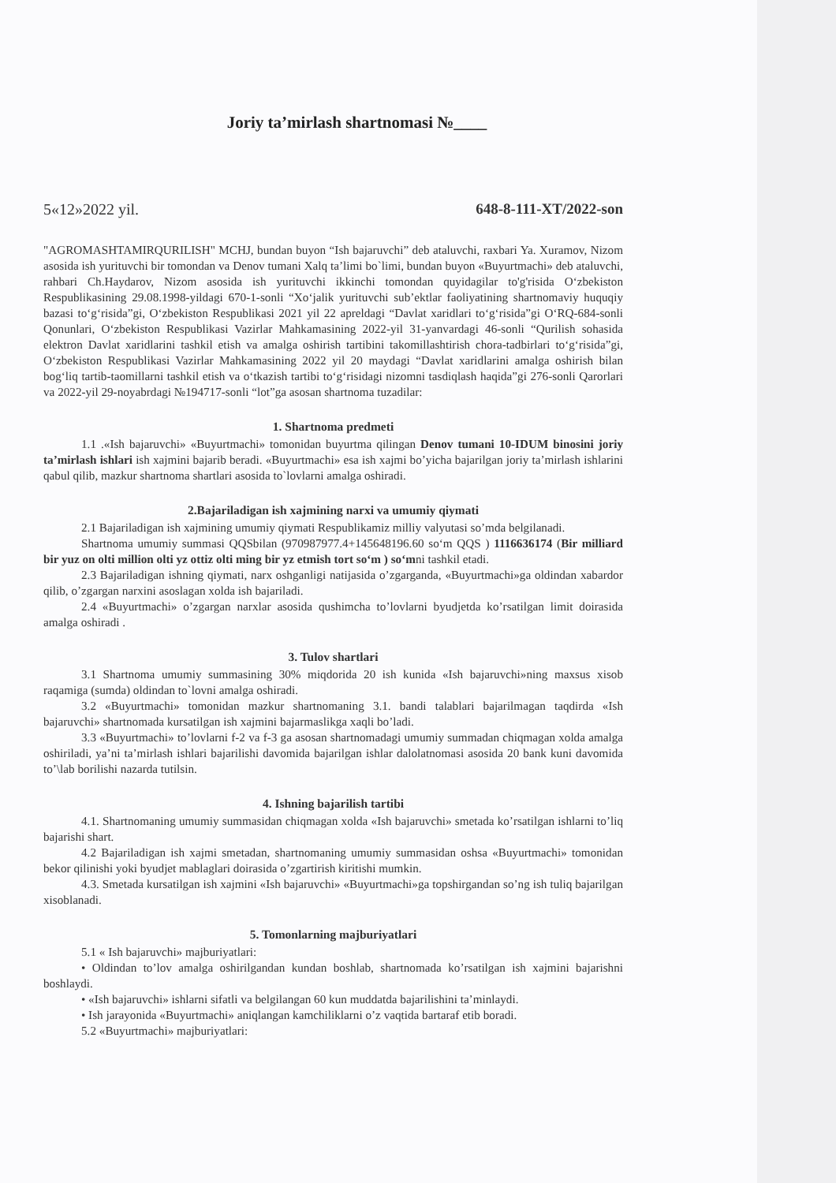Joriy ta’mirlash shartnomasi №____
5«12»2022 yil. 648-8-111-XT/2022-son
"AGROMASHTAMIRQURILISH" MCHJ, bundan buyon “Ish bajaruvchi” deb ataluvchi, raxbari Ya. Xuramov, Nizom asosida ish yurituvchi bir tomondan va Denov tumani Xalq ta’limi bo`limi, bundan buyon «Buyurtmachi» deb ataluvchi, rahbari Ch.Haydarov, Nizom asosida ish yurituvchi ikkinchi tomondan quyidagilar to'g'risida O‘zbekiston Respublikasining 29.08.1998-yildagi 670-1-sonli “Xo‘jalik yurituvchi sub’ektlar faoliyatining shartnomaviy huquqiy bazasi to‘g‘risida”gi, O‘zbekiston Respublikasi 2021 yil 22 apreldagi “Davlat xaridlari to‘g‘risida”gi O‘RQ-684-sonli Qonunlari, O‘zbekiston Respublikasi Vazirlar Mahkamasining 2022-yil 31-yanvardagi 46-sonli “Qurilish sohasida elektron Davlat xaridlarini tashkil etish va amalga oshirish tartibini takomillashtirish chora-tadbirlari to‘g‘risida”gi, O‘zbekiston Respublikasi Vazirlar Mahkamasining 2022 yil 20 maydagi “Davlat xaridlarini amalga oshirish bilan bog‘liq tartib-taomillarni tashkil etish va o‘tkazish tartibi to‘g‘risidagi nizomni tasdiqlash haqida”gi 276-sonli Qarorlari va 2022-yil 29-noyabrdagi №194717-sonli “lot”ga asosan shartnoma tuzadilar:
1. Shartnoma predmeti
1.1 .«Ish bajaruvchi» «Buyurtmachi» tomonidan buyurtma qilingan Denov tumani 10-IDUM binosini joriy ta’mirlash ishlari ish xajmini bajarib beradi. «Buyurtmachi» esa ish xajmi bo’yicha bajarilgan joriy ta’mirlash ishlarini qabul qilib, mazkur shartnoma shartlari asosida to`lovlarni amalga oshiradi.
2.Bajariladigan ish xajmining narxi va umumiy qiymati
2.1 Bajariladigan ish xajmining umumiy qiymati Respublikamiz milliy valyutasi so’mda belgilanadi.
Shartnoma umumiy summasi QQSbilan (970987977.4+145648196.60 so‘m QQS ) 1116636174 (Bir milliard bir yuz on olti million olti yz ottiz olti ming bir yz etmish tort so‘m ) so‘mni tashkil etadi.
2.3 Bajariladigan ishning qiymati, narx oshganligi natijasida o’zgarganda, «Buyurtmachi»ga oldindan xabardor qilib, o’zgargan narxini asoslagan xolda ish bajariladi.
2.4 «Buyurtmachi» o’zgargan narxlar asosida qushimcha to’lovlarni byudjetda ko’rsatilgan limit doirasida amalga oshiradi .
3. Tulov shartlari
3.1 Shartnoma umumiy summasining 30% miqdorida 20 ish kunida «Ish bajaruvchi»ning maxsus xisob raqamiga (sumda) oldindan to`lovni amalga oshiradi.
3.2 «Buyurtmachi» tomonidan mazkur shartnomaning 3.1. bandi talablari bajarilmagan taqdirda «Ish bajaruvchi» shartnomada kursatilgan ish xajmini bajarmaslikga xaqli bo’ladi.
3.3 «Buyurtmachi» to’lovlarni f-2 va f-3 ga asosan shartnomadagi umumiy summadan chiqmagan xolda amalga oshiriladi, ya’ni ta’mirlash ishlari bajarilishi davomida bajarilgan ishlar dalolatnomasi asosida 20 bank kuni davomida to’\lab borilishi nazarda tutilsin.
4. Ishning bajarilish tartibi
4.1. Shartnomaning umumiy summasidan chiqmagan xolda «Ish bajaruvchi» smetada ko’rsatilgan ishlarni to’liq bajarishi shart.
4.2 Bajariladigan ish xajmi smetadan, shartnomaning umumiy summasidan oshsa «Buyurtmachi» tomonidan bekor qilinishi yoki byudjet mablaglari doirasida o’zgartirish kiritishi mumkin.
4.3. Smetada kursatilgan ish xajmini «Ish bajaruvchi» «Buyurtmachi»ga topshirgandan so’ng ish tuliq bajarilgan xisoblanadi.
5. Tomonlarning majburiyatlari
5.1 « Ish bajaruvchi» majburiyatlari:
• Oldindan to’lov amalga oshirilgandan kundan boshlab, shartnomada ko’rsatilgan ish xajmini bajarishni boshlaydi.
• «Ish bajaruvchi» ishlarni sifatli va belgilangan 60 kun muddatda bajarilishini ta’minlaydi.
• Ish jarayonida «Buyurtmachi» aniqlangan kamchiliklarni o’z vaqtida bartaraf etib boradi.
5.2 «Buyurtmachi» majburiyatlari: